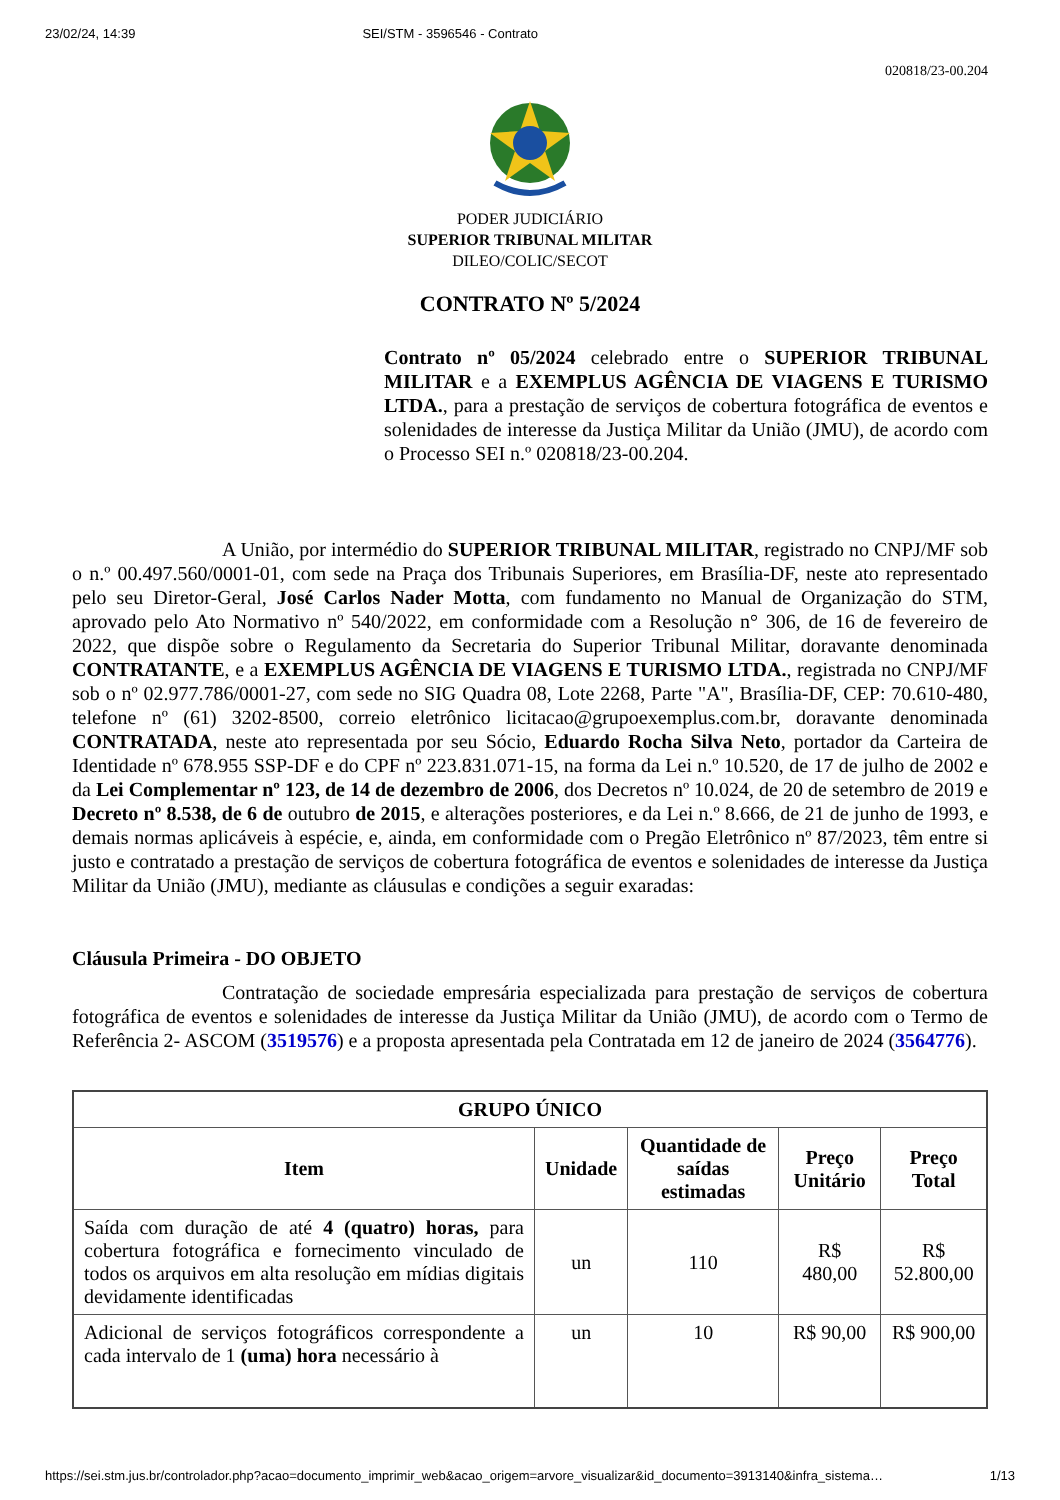23/02/24, 14:39 SEI/STM - 3596546 - Contrato
020818/23-00.204
PODER JUDICIÁRIO
SUPERIOR TRIBUNAL MILITAR
DILEO/COLIC/SECOT
CONTRATO Nº 5/2024
Contrato nº 05/2024 celebrado entre o SUPERIOR TRIBUNAL MILITAR e a EXEMPLUS AGÊNCIA DE VIAGENS E TURISMO LTDA., para a prestação de serviços de cobertura fotográfica de eventos e solenidades de interesse da Justiça Militar da União (JMU), de acordo com o Processo SEI n.º 020818/23-00.204.
A União, por intermédio do SUPERIOR TRIBUNAL MILITAR, registrado no CNPJ/MF sob o n.º 00.497.560/0001-01, com sede na Praça dos Tribunais Superiores, em Brasília-DF, neste ato representado pelo seu Diretor-Geral, José Carlos Nader Motta, com fundamento no Manual de Organização do STM, aprovado pelo Ato Normativo nº 540/2022, em conformidade com a Resolução n° 306, de 16 de fevereiro de 2022, que dispõe sobre o Regulamento da Secretaria do Superior Tribunal Militar, doravante denominada CONTRATANTE, e a EXEMPLUS AGÊNCIA DE VIAGENS E TURISMO LTDA., registrada no CNPJ/MF sob o nº 02.977.786/0001-27, com sede no SIG Quadra 08, Lote 2268, Parte "A", Brasília-DF, CEP: 70.610-480, telefone nº (61) 3202-8500, correio eletrônico licitacao@grupoexemplus.com.br, doravante denominada CONTRATADA, neste ato representada por seu Sócio, Eduardo Rocha Silva Neto, portador da Carteira de Identidade nº 678.955 SSP-DF e do CPF nº 223.831.071-15, na forma da Lei n.º 10.520, de 17 de julho de 2002 e da Lei Complementar nº 123, de 14 de dezembro de 2006, dos Decretos nº 10.024, de 20 de setembro de 2019 e Decreto nº 8.538, de 6 de outubro de 2015, e alterações posteriores, e da Lei n.º 8.666, de 21 de junho de 1993, e demais normas aplicáveis à espécie, e, ainda, em conformidade com o Pregão Eletrônico nº 87/2023, têm entre si justo e contratado a prestação de serviços de cobertura fotográfica de eventos e solenidades de interesse da Justiça Militar da União (JMU), mediante as cláusulas e condições a seguir exaradas:
Cláusula Primeira - DO OBJETO
Contratação de sociedade empresária especializada para prestação de serviços de cobertura fotográfica de eventos e solenidades de interesse da Justiça Militar da União (JMU), de acordo com o Termo de Referência 2- ASCOM (3519576) e a proposta apresentada pela Contratada em 12 de janeiro de 2024 (3564776).
| GRUPO ÚNICO | | | | |
| --- | --- | --- | --- | --- |
| Item | Unidade | Quantidade de saídas estimadas | Preço Unitário | Preço Total |
| Saída com duração de até 4 (quatro) horas, para cobertura fotográfica e fornecimento vinculado de todos os arquivos em alta resolução em mídias digitais devidamente identificadas | un | 110 | R$ 480,00 | R$ 52.800,00 |
| Adicional de serviços fotográficos correspondente a cada intervalo de 1 (uma) hora necessário à | un | 10 | R$ 90,00 | R$ 900,00 |
https://sei.stm.jus.br/controlador.php?acao=documento_imprimir_web&acao_origem=arvore_visualizar&id_documento=3913140&infra_sistema… 1/13